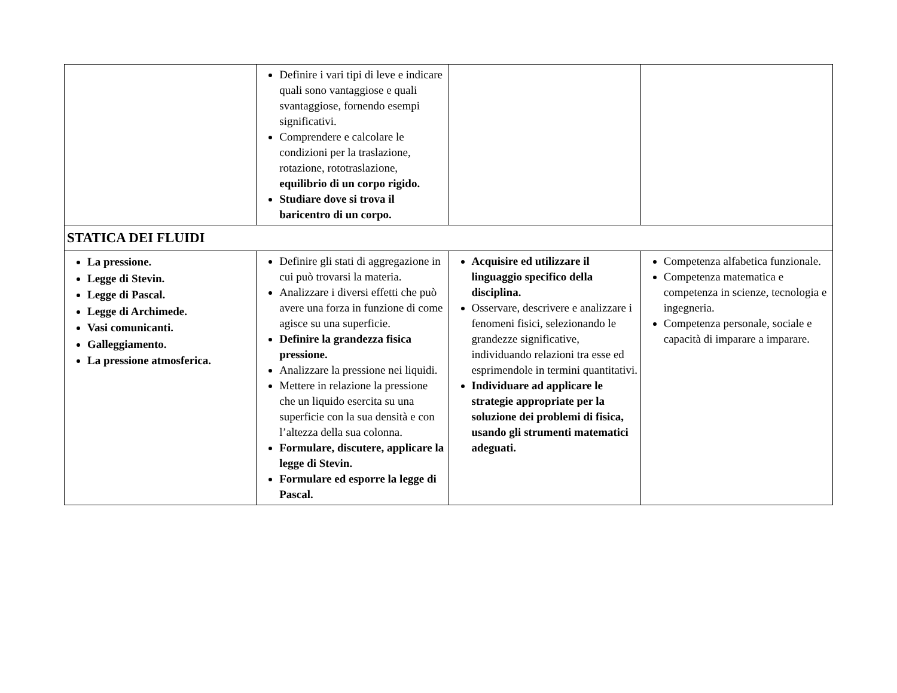| | Definire i vari tipi di leve e indicare quali sono vantaggiose e quali svantaggiose, fornendo esempi significativi. Comprendere e calcolare le condizioni per la traslazione, rotazione, rototraslazione, equilibrio di un corpo rigido. Studiare dove si trova il baricentro di un corpo. | | |
| STATICA DEI FLUIDI | | | |
| La pressione. Legge di Stevin. Legge di Pascal. Legge di Archimede. Vasi comunicanti. Galleggiamento. La pressione atmosferica. | Definire gli stati di aggregazione in cui può trovarsi la materia. Analizzare i diversi effetti che può avere una forza in funzione di come agisce su una superficie. Definire la grandezza fisica pressione. Analizzare la pressione nei liquidi. Mettere in relazione la pressione che un liquido esercita su una superficie con la sua densità e con l’altezza della sua colonna. Formulare, discutere, applicare la legge di Stevin. Formulare ed esporre la legge di Pascal. | Acquisire ed utilizzare il linguaggio specifico della disciplina. Osservare, descrivere e analizzare i fenomeni fisici, selezionando le grandezze significative, individuando relazioni tra esse ed esprimendole in termini quantitativi. Individuare ad applicare le strategie appropriate per la soluzione dei problemi di fisica, usando gli strumenti matematici adeguati. | Competenza alfabetica funzionale. Competenza matematica e competenza in scienze, tecnologia e ingegneria. Competenza personale, sociale e capacità di imparare a imparare. |